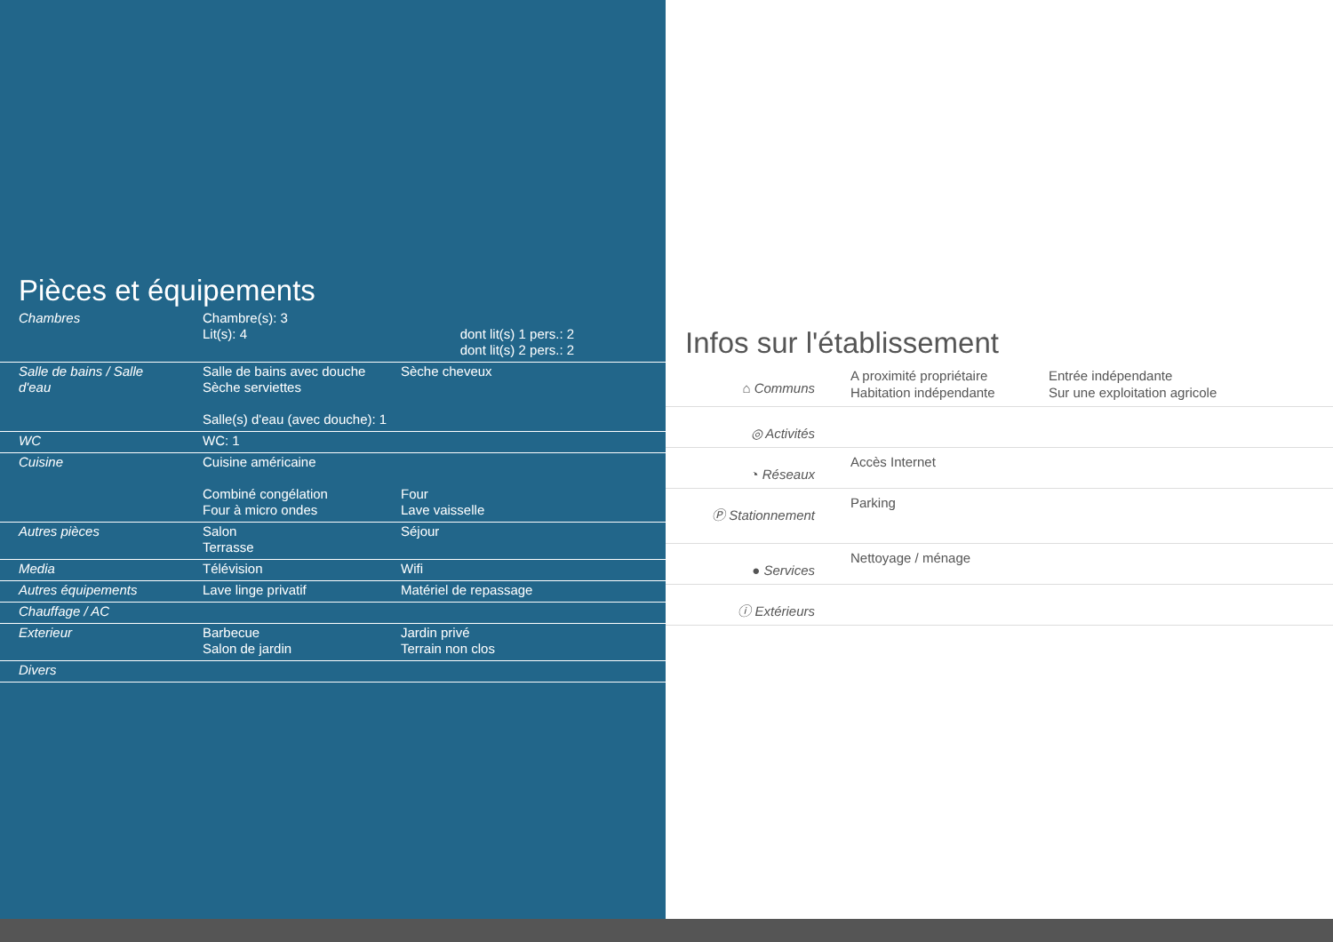Pièces et équipements
| Chambres | Chambre(s): 3 Lit(s): 4 | dont lit(s) 1 pers.: 2 dont lit(s) 2 pers.: 2 |
| Salle de bains / Salle d'eau | Salle de bains avec douche Sèche serviettes Salle(s) d'eau (avec douche): 1 | Sèche cheveux |
| WC | WC: 1 | |
| Cuisine | Cuisine américaine Combiné congélation Four à micro ondes | Four Lave vaisselle |
| Autres pièces | Salon Terrasse | Séjour |
| Media | Télévision | Wifi |
| Autres équipements | Lave linge privatif | Matériel de repassage |
| Chauffage / AC | | |
| Exterieur | Barbecue Salon de jardin | Jardin privé Terrain non clos |
| Divers | | |
Infos sur l'établissement
| ⌂ Communs | A proximité propriétaire Habitation indépendante | Entrée indépendante Sur une exploitation agricole |
| ◎ Activités | | |
| ◔ Réseaux | Accès Internet | |
| Ⓟ Stationnement | Parking | |
| ● Services | Nettoyage / ménage | |
| ⓘ Extérieurs | | |